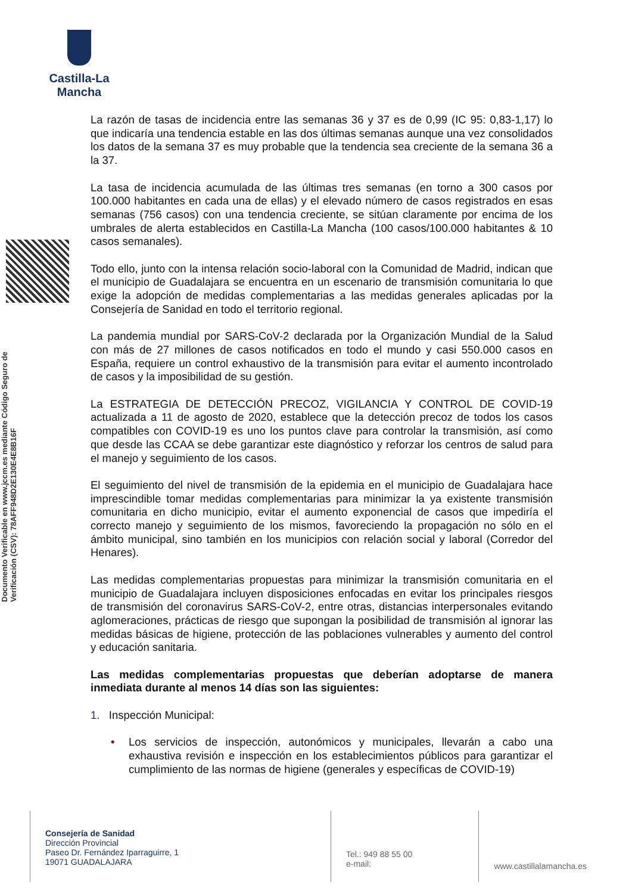Castilla-La Mancha
Documento Verificable en www.jccm.es mediante Código Seguro de Verificación (CSV): 78AFF948D2E130E4E8B16F
La razón de tasas de incidencia entre las semanas 36 y 37 es de 0,99 (IC 95: 0,83-1,17) lo que indicaría una tendencia estable en las dos últimas semanas aunque una vez consolidados los datos de la semana 37 es muy probable que la tendencia sea creciente de la semana 36 a la 37.
La tasa de incidencia acumulada de las últimas tres semanas (en torno a 300 casos por 100.000 habitantes en cada una de ellas) y el elevado número de casos registrados en esas semanas (756 casos) con una tendencia creciente, se sitúan claramente por encima de los umbrales de alerta establecidos en Castilla-La Mancha (100 casos/100.000 habitantes & 10 casos semanales).
Todo ello, junto con la intensa relación socio-laboral con la Comunidad de Madrid, indican que el municipio de Guadalajara se encuentra en un escenario de transmisión comunitaria lo que exige la adopción de medidas complementarias a las medidas generales aplicadas por la Consejería de Sanidad en todo el territorio regional.
La pandemia mundial por SARS-CoV-2 declarada por la Organización Mundial de la Salud con más de 27 millones de casos notificados en todo el mundo y casi 550.000 casos en España, requiere un control exhaustivo de la transmisión para evitar el aumento incontrolado de casos y la imposibilidad de su gestión.
La ESTRATEGIA DE DETECCIÓN PRECOZ, VIGILANCIA Y CONTROL DE COVID-19 actualizada a 11 de agosto de 2020, establece que la detección precoz de todos los casos compatibles con COVID-19 es uno los puntos clave para controlar la transmisión, así como que desde las CCAA se debe garantizar este diagnóstico y reforzar los centros de salud para el manejo y seguimiento de los casos.
El seguimiento del nivel de transmisión de la epidemia en el municipio de Guadalajara hace imprescindible tomar medidas complementarias para minimizar la ya existente transmisión comunitaria en dicho municipio, evitar el aumento exponencial de casos que impediría el correcto manejo y seguimiento de los mismos, favoreciendo la propagación no sólo en el ámbito municipal, sino también en los municipios con relación social y laboral (Corredor del Henares).
Las medidas complementarias propuestas para minimizar la transmisión comunitaria en el municipio de Guadalajara incluyen disposiciones enfocadas en evitar los principales riesgos de transmisión del coronavirus SARS-CoV-2, entre otras, distancias interpersonales evitando aglomeraciones, prácticas de riesgo que supongan la posibilidad de transmisión al ignorar las medidas básicas de higiene, protección de las poblaciones vulnerables y aumento del control y educación sanitaria.
Las medidas complementarias propuestas que deberían adoptarse de manera inmediata durante al menos 14 días son las siguientes:
1. Inspección Municipal:
• Los servicios de inspección, autonómicos y municipales, llevarán a cabo una exhaustiva revisión e inspección en los establecimientos públicos para garantizar el cumplimiento de las normas de higiene (generales y específicas de COVID-19)
Consejería de Sanidad
Dirección Provincial
Paseo Dr. Fernández Iparraguirre, 1
19071 GUADALAJARA
Tel.: 949 88 55 00
e-mail:
www.castillalamancha.es